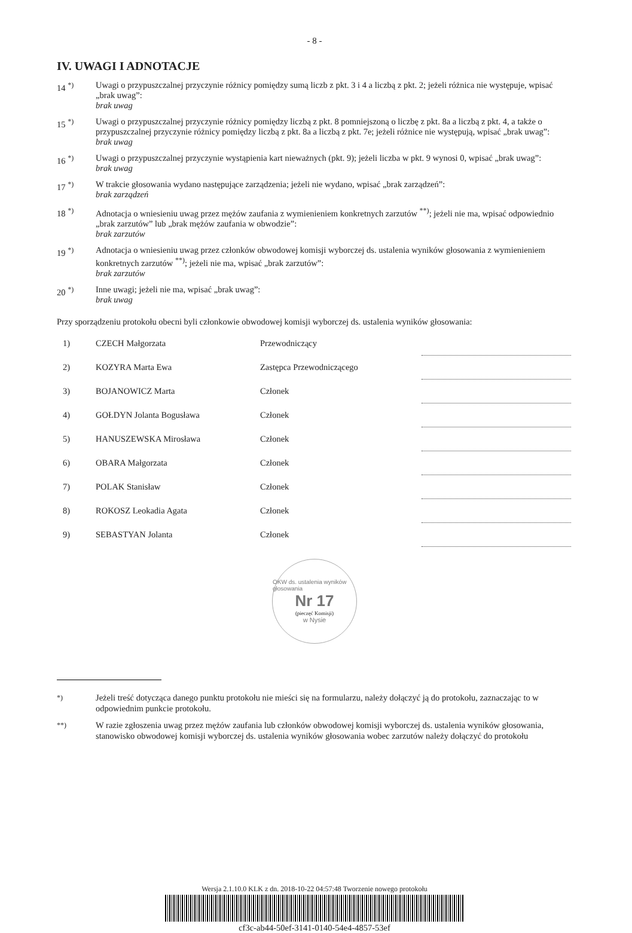- 8 -
IV. UWAGI I ADNOTACJE
14 <sup>*)</sup> Uwagi o przypuszczalnej przyczynie różnicy pomiędzy sumą liczb z pkt. 3 i 4 a liczbą z pkt. 2; jeżeli różnica nie występuje, wpisać „brak uwag”:
brak uwag
15 <sup>*)</sup> Uwagi o przypuszczalnej przyczynie różnicy pomiędzy liczbą z pkt. 8 pomniejszoną o liczbę z pkt. 8a a liczbą z pkt. 4, a także o przypuszczalnej przyczynie różnicy pomiędzy liczbą z pkt. 8a a liczbą z pkt. 7e; jeżeli różnice nie występują, wpisać „brak uwag”:
brak uwag
16 <sup>*)</sup> Uwagi o przypuszczalnej przyczynie wystąpienia kart nieważnych (pkt. 9); jeżeli liczba w pkt. 9 wynosi 0, wpisać „brak uwag”:
brak uwag
17 <sup>*)</sup> W trakcie głosowania wydano następujące zarządzenia; jeżeli nie wydano, wpisać „brak zarządzeń”:
brak zarządzeń
18 <sup>*)</sup> Adnotacja o wniesieniu uwag przez mężów zaufania z wymienieniem konkretnych zarzutów <sup>**)</sup>; jeżeli nie ma, wpisać odpowiednio „brak zarzutów” lub „brak mężów zaufania w obwodzie”:
brak zarzutów
19 <sup>*)</sup> Adnotacja o wniesieniu uwag przez członków obwodowej komisji wyborczej ds. ustalenia wyników głosowania z wymienieniem konkretnych zarzutów <sup>**)</sup>; jeżeli nie ma, wpisać „brak zarzutów”:
brak zarzutów
20 <sup>*)</sup> Inne uwagi; jeżeli nie ma, wpisać „brak uwag”:
brak uwag
Przy sporządzeniu protokołu obecni byli członkowie obwodowej komisji wyborczej ds. ustalenia wyników głosowania:
| 1) | CZECH Małgorzata | Przewodniczący | |
| 2) | KOZYRA Marta Ewa | Zastępca Przewodniczącego | |
| 3) | BOJANOWICZ Marta | Członek | |
| 4) | GOŁDYN Jolanta Bogusława | Członek | |
| 5) | HANUSZEWSKA Mirosława | Członek | |
| 6) | OBARA Małgorzata | Członek | |
| 7) | POLAK Stanisław | Członek | |
| 8) | ROKOSZ Leokadia Agata | Członek | |
| 9) | SEBASTYAN Jolanta | Członek | |
OKW ds. ustalenia wyników głosowania
Nr 17
(pieczęć Komisji)
w Nysie
<sup>*)</sup> Jeżeli treść dotycząca danego punktu protokołu nie mieści się na formularzu, należy dołączyć ją do protokołu, zaznaczając to w odpowiednim punkcie protokołu.
<sup>**)</sup> W razie zgłoszenia uwag przez mężów zaufania lub członków obwodowej komisji wyborczej ds. ustalenia wyników głosowania, stanowisko obwodowej komisji wyborczej ds. ustalenia wyników głosowania wobec zarzutów należy dołączyć do protokołu
Wersja 2.1.10.0 KLK z dn. 2018-10-22 04:57:48 Tworzenie nowego protokołu
cf3c-ab44-50ef-3141-0140-54e4-4857-53ef